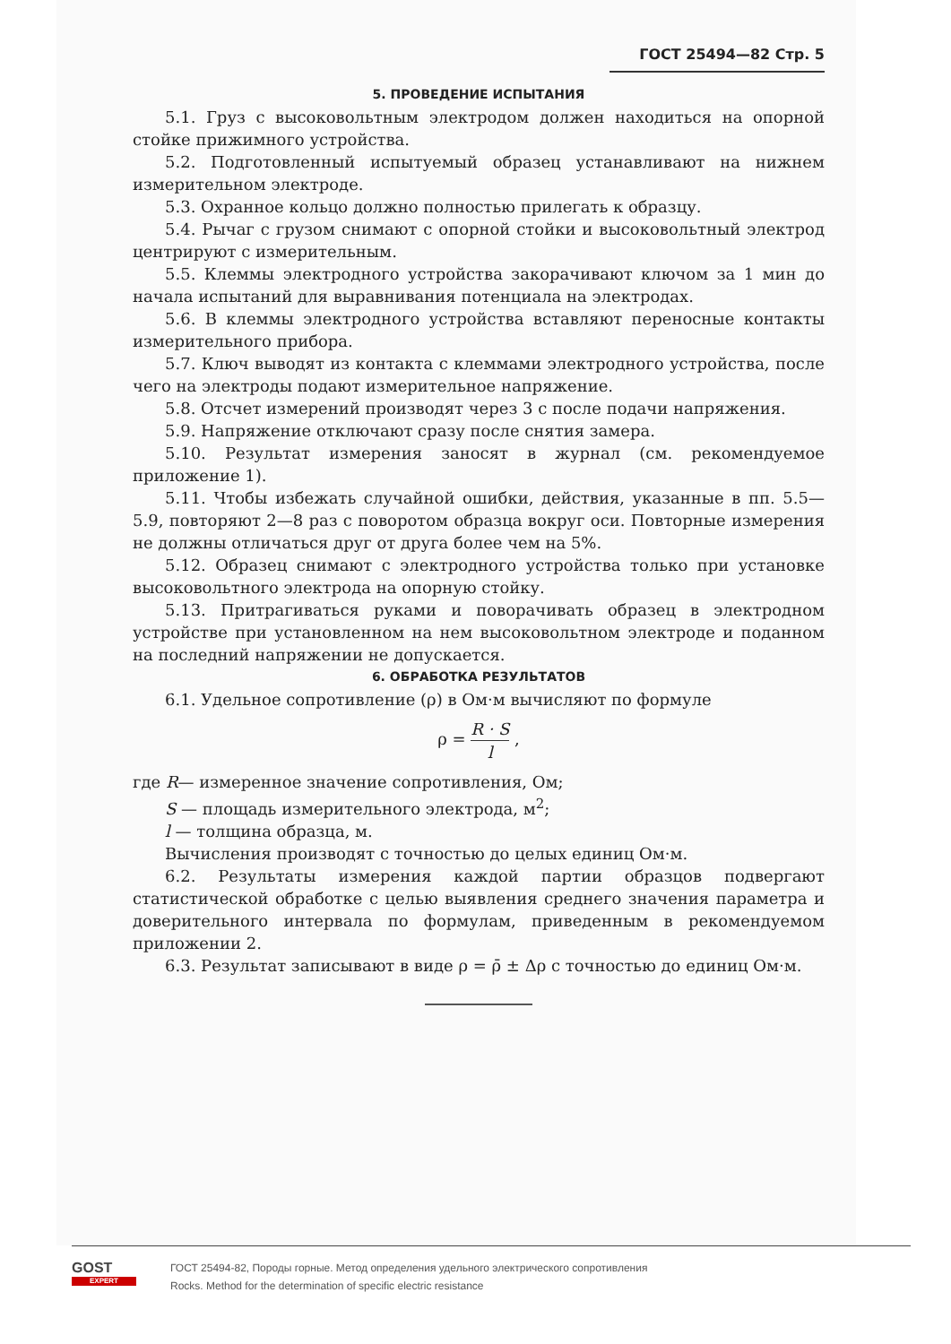ГОСТ 25494—82 Стр. 5
5. ПРОВЕДЕНИЕ ИСПЫТАНИЯ
5.1. Груз с высоковольтным электродом должен находиться на опорной стойке прижимного устройства.
5.2. Подготовленный испытуемый образец устанавливают на нижнем измерительном электроде.
5.3. Охранное кольцо должно полностью прилегать к образцу.
5.4. Рычаг с грузом снимают с опорной стойки и высоковольтный электрод центрируют с измерительным.
5.5. Клеммы электродного устройства закорачивают ключом за 1 мин до начала испытаний для выравнивания потенциала на электродах.
5.6. В клеммы электродного устройства вставляют переносные контакты измерительного прибора.
5.7. Ключ выводят из контакта с клеммами электродного устройства, после чего на электроды подают измерительное напряжение.
5.8. Отсчет измерений производят через 3 с после подачи напряжения.
5.9. Напряжение отключают сразу после снятия замера.
5.10. Результат измерения заносят в журнал (см. рекомендуемое приложение 1).
5.11. Чтобы избежать случайной ошибки, действия, указанные в пп. 5.5—5.9, повторяют 2—8 раз с поворотом образца вокруг оси. Повторные измерения не должны отличаться друг от друга более чем на 5%.
5.12. Образец снимают с электродного устройства только при установке высоковольтного электрода на опорную стойку.
5.13. Притрагиваться руками и поворачивать образец в электродном устройстве при установленном на нем высоковольтном электроде и поданном на последний напряжении не допускается.
6. ОБРАБОТКА РЕЗУЛЬТАТОВ
6.1. Удельное сопротивление (ρ) в Ом·м вычисляют по формуле
ρ = R · S l ,
где R— измеренное значение сопротивления, Ом;
S — площадь измерительного электрода, м<sup>2</sup>;
l — толщина образца, м.
Вычисления производят с точностью до целых единиц Ом·м.
6.2. Результаты измерения каждой партии образцов подвергают статистической обработке с целью выявления среднего значения параметра и доверительного интервала по формулам, приведенным в рекомендуемом приложении 2.
6.3. Результат записывают в виде ρ = ρ̄ ± Δρ с точностью до единиц Ом·м.
GOST
EXPERT
ГОСТ 25494-82, Породы горные. Метод определения удельного электрического сопротивления
Rocks. Method for the determination of specific electric resistance